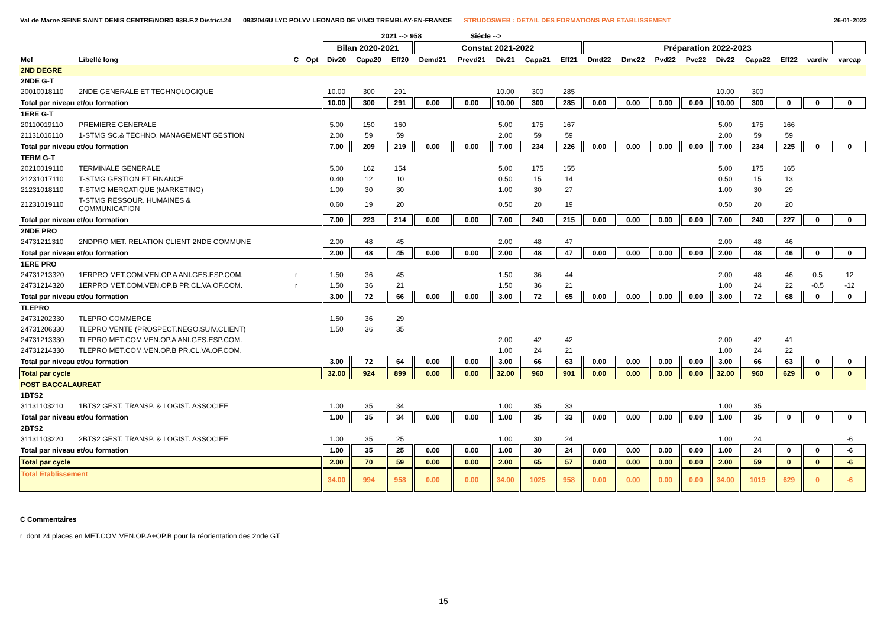Val de Marne SEINE SAINT DENIS CENTRE/NORD 93B.F.2 District.24 0932046U LYC POLYV LEONARD DE VINCI TREMBLAY-EN-FRANCE STRUDOSWEB : DETAIL DES FORMATIONS PAR ETABLISSEMENT 26-01-2022
| | | | | | 2021 --> 958 | | | Siécle --> | | | | | | | | | | | | |
| --- | --- | --- | --- | --- | --- | --- | --- | --- | --- | --- | --- | --- | --- | --- | --- | --- | --- | --- | --- | --- |
| | | | | Bilan 2020-2021 | | | Constat 2021-2022 | | | | | Préparation 2022-2023 | | | | | | | | |
| Mef | Libellé long | C | Opt | Div20 | Capa20 | Eff20 | Demd21 | Prevd21 | Div21 | Capa21 | Eff21 | Dmd22 | Dmc22 | Pvd22 | Pvc22 | Div22 | Capa22 | Eff22 | vardiv | varcap |
| 2ND DEGRE | | | | | | | | | | | | | | | | | | | | |
| 2NDE G-T | | | | | | | | | | | | | | | | | | | | |
| 20010018110 | 2NDE GENERALE ET TECHNOLOGIQUE | | | 10.00 | 300 | 291 | | | 10.00 | 300 | 285 | | | | | 10.00 | 300 | | | |
| Total par niveau et/ou formation | | | | 10.00 | 300 | 291 | 0.00 | 0.00 | 10.00 | 300 | 285 | 0.00 | 0.00 | 0.00 | 0.00 | 10.00 | 300 | 0 | 0 | 0 |
| 1ERE G-T | | | | | | | | | | | | | | | | | | | | |
| 20110019110 | PREMIERE GENERALE | | | 5.00 | 150 | 160 | | | 5.00 | 175 | 167 | | | | | 5.00 | 175 | 166 | | |
| 21131016110 | 1-STMG SC.& TECHNO. MANAGEMENT GESTION | | | 2.00 | 59 | 59 | | | 2.00 | 59 | 59 | | | | | 2.00 | 59 | 59 | | |
| Total par niveau et/ou formation | | | | 7.00 | 209 | 219 | 0.00 | 0.00 | 7.00 | 234 | 226 | 0.00 | 0.00 | 0.00 | 0.00 | 7.00 | 234 | 225 | 0 | 0 |
| TERM G-T | | | | | | | | | | | | | | | | | | | | |
| 20210019110 | TERMINALE GENERALE | | | 5.00 | 162 | 154 | | | 5.00 | 175 | 155 | | | | | 5.00 | 175 | 165 | | |
| 21231017110 | T-STMG GESTION ET FINANCE | | | 0.40 | 12 | 10 | | | 0.50 | 15 | 14 | | | | | 0.50 | 15 | 13 | | |
| 21231018110 | T-STMG MERCATIQUE (MARKETING) | | | 1.00 | 30 | 30 | | | 1.00 | 30 | 27 | | | | | 1.00 | 30 | 29 | | |
| 21231019110 | T-STMG RESSOUR. HUMAINES & COMMUNICATION | | | 0.60 | 19 | 20 | | | 0.50 | 20 | 19 | | | | | 0.50 | 20 | 20 | | |
| Total par niveau et/ou formation | | | | 7.00 | 223 | 214 | 0.00 | 0.00 | 7.00 | 240 | 215 | 0.00 | 0.00 | 0.00 | 0.00 | 7.00 | 240 | 227 | 0 | 0 |
| 2NDE PRO | | | | | | | | | | | | | | | | | | | | |
| 24731211310 | 2NDPRO MET. RELATION CLIENT 2NDE COMMUNE | | | 2.00 | 48 | 45 | | | 2.00 | 48 | 47 | | | | | 2.00 | 48 | 46 | | |
| Total par niveau et/ou formation | | | | 2.00 | 48 | 45 | 0.00 | 0.00 | 2.00 | 48 | 47 | 0.00 | 0.00 | 0.00 | 0.00 | 2.00 | 48 | 46 | 0 | 0 |
| 1ERE PRO | | | | | | | | | | | | | | | | | | | | |
| 24731213320 | 1ERPRO MET.COM.VEN.OP.A ANI.GES.ESP.COM. | r | | 1.50 | 36 | 45 | | | 1.50 | 36 | 44 | | | | | 2.00 | 48 | 46 | 0.5 | 12 |
| 24731214320 | 1ERPRO MET.COM.VEN.OP.B PR.CL.VA.OF.COM. | r | | 1.50 | 36 | 21 | | | 1.50 | 36 | 21 | | | | | 1.00 | 24 | 22 | -0.5 | -12 |
| Total par niveau et/ou formation | | | | 3.00 | 72 | 66 | 0.00 | 0.00 | 3.00 | 72 | 65 | 0.00 | 0.00 | 0.00 | 0.00 | 3.00 | 72 | 68 | 0 | 0 |
| TLEPRO | | | | | | | | | | | | | | | | | | | | |
| 24731202330 | TLEPRO COMMERCE | | | 1.50 | 36 | 29 | | | | | | | | | | | | | | |
| 24731206330 | TLEPRO VENTE (PROSPECT.NEGO.SUIV.CLIENT) | | | 1.50 | 36 | 35 | | | | | | | | | | | | | | |
| 24731213330 | TLEPRO MET.COM.VEN.OP.A ANI.GES.ESP.COM. | | | | | | | | 2.00 | 42 | 42 | | | | | 2.00 | 42 | 41 | | |
| 24731214330 | TLEPRO MET.COM.VEN.OP.B PR.CL.VA.OF.COM. | | | | | | | | 1.00 | 24 | 21 | | | | | 1.00 | 24 | 22 | | |
| Total par niveau et/ou formation | | | | 3.00 | 72 | 64 | 0.00 | 0.00 | 3.00 | 66 | 63 | 0.00 | 0.00 | 0.00 | 0.00 | 3.00 | 66 | 63 | 0 | 0 |
| Total par cycle | | | | 32.00 | 924 | 899 | 0.00 | 0.00 | 32.00 | 960 | 901 | 0.00 | 0.00 | 0.00 | 0.00 | 32.00 | 960 | 629 | 0 | 0 |
| POST BACCALAUREAT | | | | | | | | | | | | | | | | | | | | |
| 1BTS2 | | | | | | | | | | | | | | | | | | | | |
| 31131103210 | 1BTS2 GEST. TRANSP. & LOGIST. ASSOCIEE | | | 1.00 | 35 | 34 | | | 1.00 | 35 | 33 | | | | | 1.00 | 35 | | | |
| Total par niveau et/ou formation | | | | 1.00 | 35 | 34 | 0.00 | 0.00 | 1.00 | 35 | 33 | 0.00 | 0.00 | 0.00 | 0.00 | 1.00 | 35 | 0 | 0 | 0 |
| 2BTS2 | | | | | | | | | | | | | | | | | | | | |
| 31131103220 | 2BTS2 GEST. TRANSP. & LOGIST. ASSOCIEE | | | 1.00 | 35 | 25 | | | 1.00 | 30 | 24 | | | | | 1.00 | 24 | | | -6 |
| Total par niveau et/ou formation | | | | 1.00 | 35 | 25 | 0.00 | 0.00 | 1.00 | 30 | 24 | 0.00 | 0.00 | 0.00 | 0.00 | 1.00 | 24 | 0 | 0 | -6 |
| Total par cycle | | | | 2.00 | 70 | 59 | 0.00 | 0.00 | 2.00 | 65 | 57 | 0.00 | 0.00 | 0.00 | 0.00 | 2.00 | 59 | 0 | 0 | -6 |
| Total Etablissement | | | | 34.00 | 994 | 958 | 0.00 | 0.00 | 34.00 | 1025 | 958 | 0.00 | 0.00 | 0.00 | 0.00 | 34.00 | 1019 | 629 | 0 | -6 |
C Commentaires
r dont 24 places en MET.COM.VEN.OP.A+OP.B pour la réorientation des 2nde GT
15